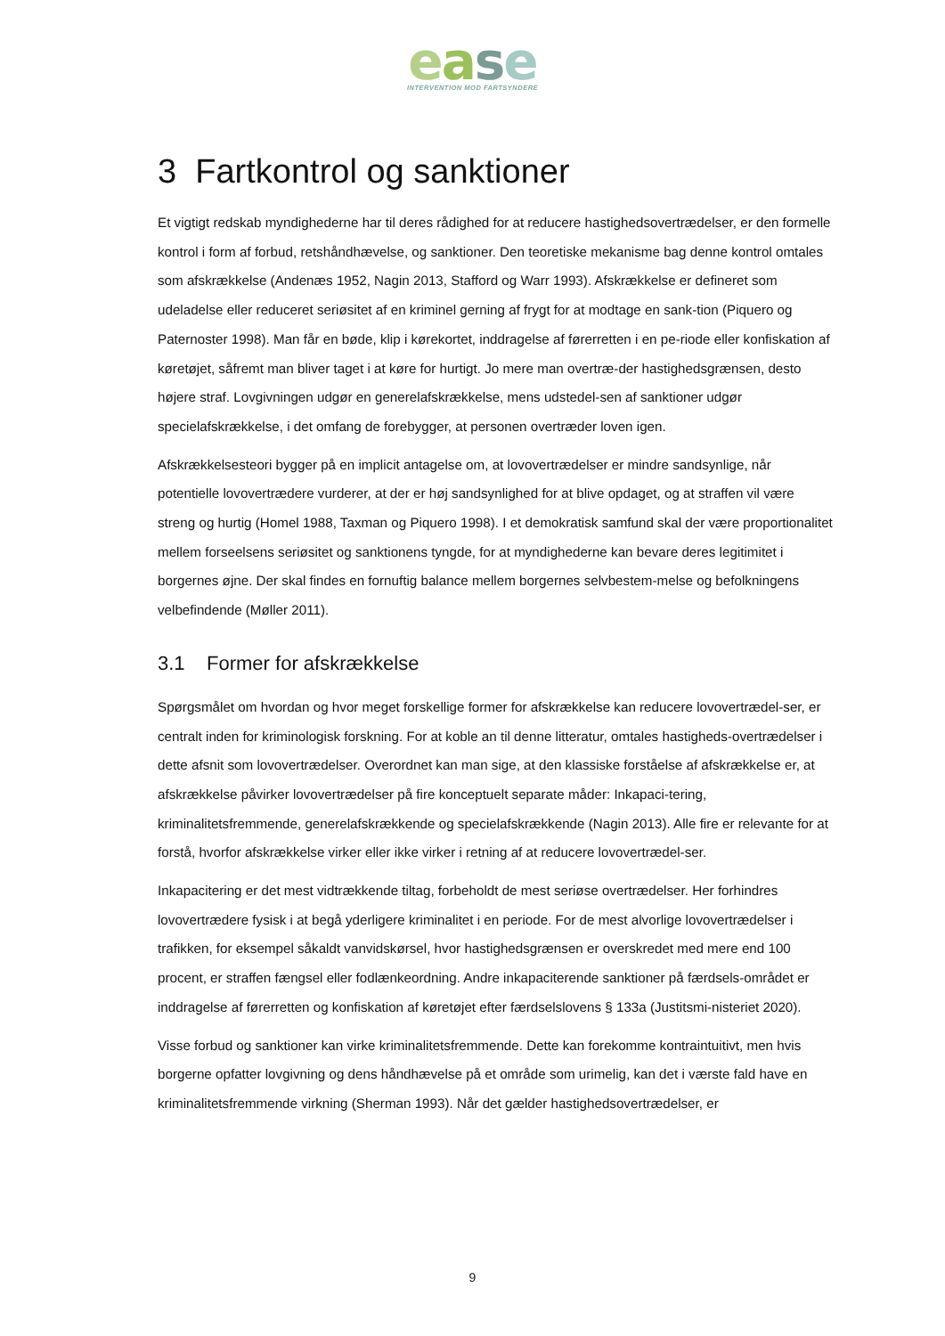ease
INTERVENTION MOD FARTSYNDERE
3 Fartkontrol og sanktioner
Et vigtigt redskab myndighederne har til deres rådighed for at reducere hastighedsovertrædelser, er den formelle kontrol i form af forbud, retshåndhævelse, og sanktioner. Den teoretiske mekanisme bag denne kontrol omtales som afskrækkelse (Andenæs 1952, Nagin 2013, Stafford og Warr 1993). Afskrækkelse er defineret som udeladelse eller reduceret seriøsitet af en kriminel gerning af frygt for at modtage en sank-tion (Piquero og Paternoster 1998). Man får en bøde, klip i kørekortet, inddragelse af førerretten i en pe-riode eller konfiskation af køretøjet, såfremt man bliver taget i at køre for hurtigt. Jo mere man overtræ-der hastighedsgrænsen, desto højere straf. Lovgivningen udgør en generelafskrækkelse, mens udstedel-sen af sanktioner udgør specielafskrækkelse, i det omfang de forebygger, at personen overtræder loven igen.
Afskrækkelsesteori bygger på en implicit antagelse om, at lovovertrædelser er mindre sandsynlige, når potentielle lovovertrædere vurderer, at der er høj sandsynlighed for at blive opdaget, og at straffen vil være streng og hurtig (Homel 1988, Taxman og Piquero 1998). I et demokratisk samfund skal der være proportionalitet mellem forseelsens seriøsitet og sanktionens tyngde, for at myndighederne kan bevare deres legitimitet i borgernes øjne. Der skal findes en fornuftig balance mellem borgernes selvbestem-melse og befolkningens velbefindende (Møller 2011).
3.1 Former for afskrækkelse
Spørgsmålet om hvordan og hvor meget forskellige former for afskrækkelse kan reducere lovovertrædel-ser, er centralt inden for kriminologisk forskning. For at koble an til denne litteratur, omtales hastigheds-overtrædelser i dette afsnit som lovovertrædelser. Overordnet kan man sige, at den klassiske forståelse af afskrækkelse er, at afskrækkelse påvirker lovovertrædelser på fire konceptuelt separate måder: Inkapaci-tering, kriminalitetsfremmende, generelafskrækkende og specielafskrækkende (Nagin 2013). Alle fire er relevante for at forstå, hvorfor afskrækkelse virker eller ikke virker i retning af at reducere lovovertrædel-ser.
Inkapacitering er det mest vidtrækkende tiltag, forbeholdt de mest seriøse overtrædelser. Her forhindres lovovertrædere fysisk i at begå yderligere kriminalitet i en periode. For de mest alvorlige lovovertrædelser i trafikken, for eksempel såkaldt vanvidskørsel, hvor hastighedsgrænsen er overskredet med mere end 100 procent, er straffen fængsel eller fodlænkeordning. Andre inkapaciterende sanktioner på færdsels-området er inddragelse af førerretten og konfiskation af køretøjet efter færdselslovens § 133a (Justitsmi-nisteriet 2020).
Visse forbud og sanktioner kan virke kriminalitetsfremmende. Dette kan forekomme kontraintuitivt, men hvis borgerne opfatter lovgivning og dens håndhævelse på et område som urimelig, kan det i værste fald have en kriminalitetsfremmende virkning (Sherman 1993). Når det gælder hastighedsovertrædelser, er
9